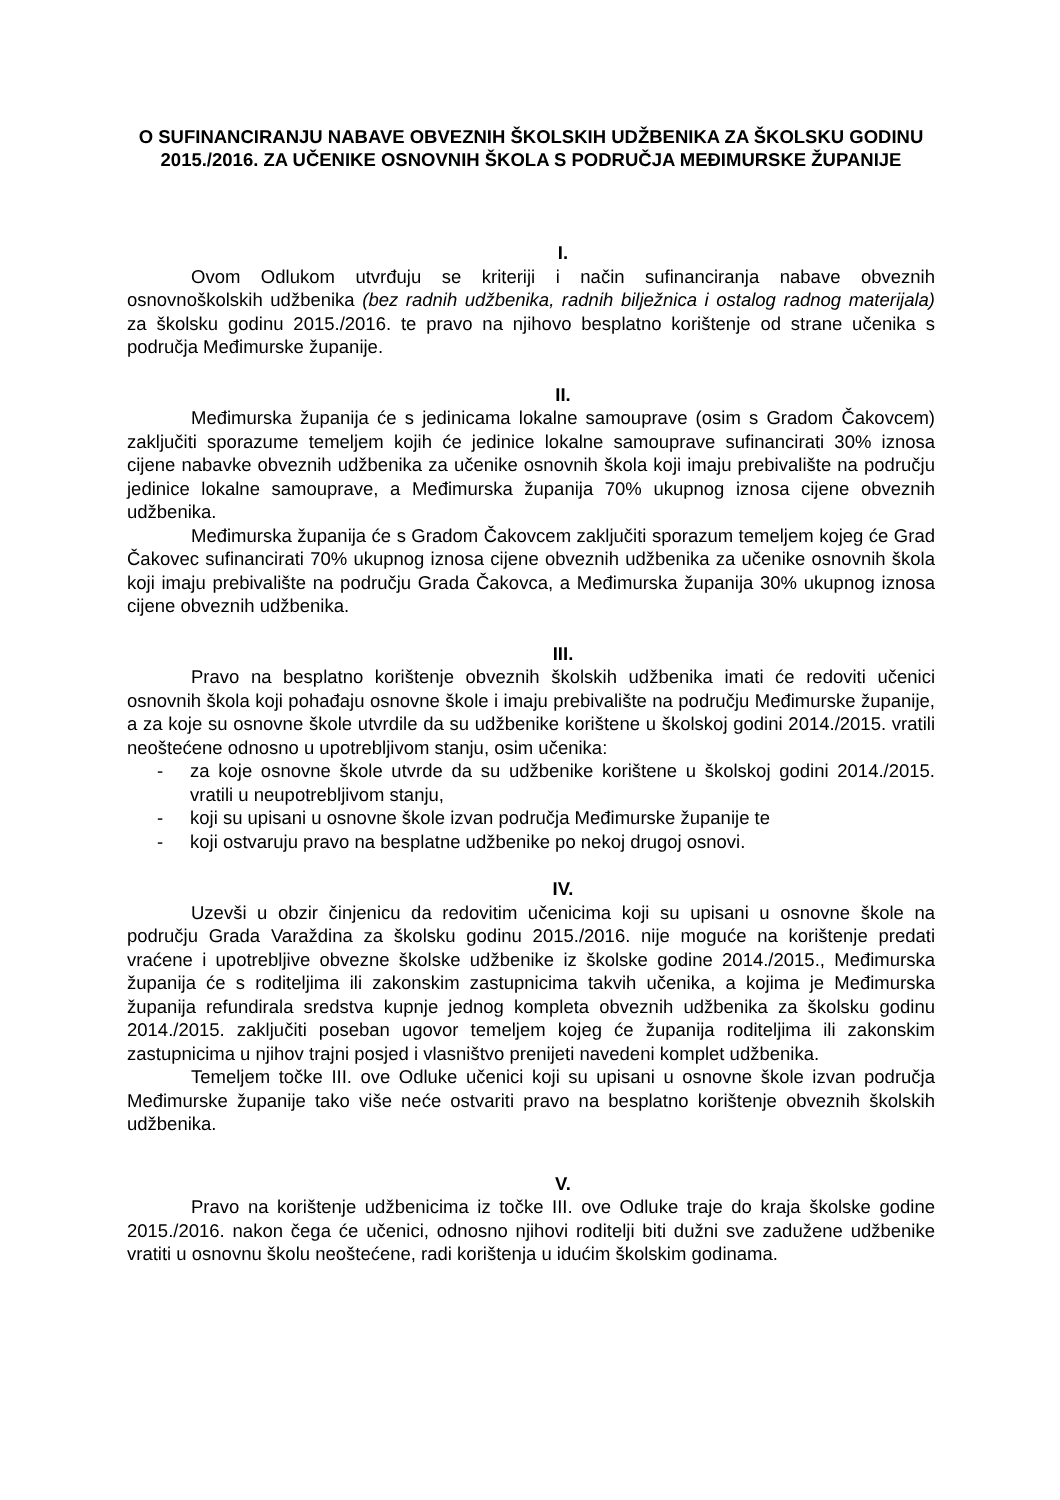O SUFINANCIRANJU NABAVE OBVEZNIH ŠKOLSKIH UDŽBENIKA ZA ŠKOLSKU GODINU 2015./2016. ZA UČENIKE OSNOVNIH ŠKOLA S PODRUČJA MEĐIMURSKE ŽUPANIJE
I.
Ovom Odlukom utvrđuju se kriteriji i način sufinanciranja nabave obveznih osnovnoškolskih udžbenika (bez radnih udžbenika, radnih bilježnica i ostalog radnog materijala) za školsku godinu 2015./2016. te pravo na njihovo besplatno korištenje od strane učenika s područja Međimurske županije.
II.
Međimurska županija će s jedinicama lokalne samouprave (osim s Gradom Čakovcem) zaključiti sporazume temeljem kojih će jedinice lokalne samouprave sufinancirati 30% iznosa cijene nabavke obveznih udžbenika za učenike osnovnih škola koji imaju prebivalište na području jedinice lokalne samouprave, a Međimurska županija 70% ukupnog iznosa cijene obveznih udžbenika.
Međimurska županija će s Gradom Čakovcem zaključiti sporazum temeljem kojeg će Grad Čakovec sufinancirati 70% ukupnog iznosa cijene obveznih udžbenika za učenike osnovnih škola koji imaju prebivalište na području Grada Čakovca, a Međimurska županija 30% ukupnog iznosa cijene obveznih udžbenika.
III.
Pravo na besplatno korištenje obveznih školskih udžbenika imati će redoviti učenici osnovnih škola koji pohađaju osnovne škole i imaju prebivalište na području Međimurske županije, a za koje su osnovne škole utvrdile da su udžbenike korištene u školskoj godini 2014./2015. vratili neoštećene odnosno u upotrebljivom stanju, osim učenika:
- za koje osnovne škole utvrde da su udžbenike korištene u školskoj godini 2014./2015. vratili u neupotrebljivom stanju,
- koji su upisani u osnovne škole izvan područja Međimurske županije te
- koji ostvaruju pravo na besplatne udžbenike po nekoj drugoj osnovi.
IV.
Uzevši u obzir činjenicu da redovitim učenicima koji su upisani u osnovne škole na području Grada Varaždina za školsku godinu 2015./2016. nije moguće na korištenje predati vraćene i upotrebljive obvezne školske udžbenike iz školske godine 2014./2015., Međimurska županija će s roditeljima ili zakonskim zastupnicima takvih učenika, a kojima je Međimurska županija refundirala sredstva kupnje jednog kompleta obveznih udžbenika za školsku godinu 2014./2015. zaključiti poseban ugovor temeljem kojeg će županija roditeljima ili zakonskim zastupnicima u njihov trajni posjed i vlasništvo prenijeti navedeni komplet udžbenika.
Temeljem točke III. ove Odluke učenici koji su upisani u osnovne škole izvan područja Međimurske županije tako više neće ostvariti pravo na besplatno korištenje obveznih školskih udžbenika.
V.
Pravo na korištenje udžbenicima iz točke III. ove Odluke traje do kraja školske godine 2015./2016. nakon čega će učenici, odnosno njihovi roditelji biti dužni sve zadužene udžbenike vratiti u osnovnu školu neoštećene, radi korištenja u idućim školskim godinama.